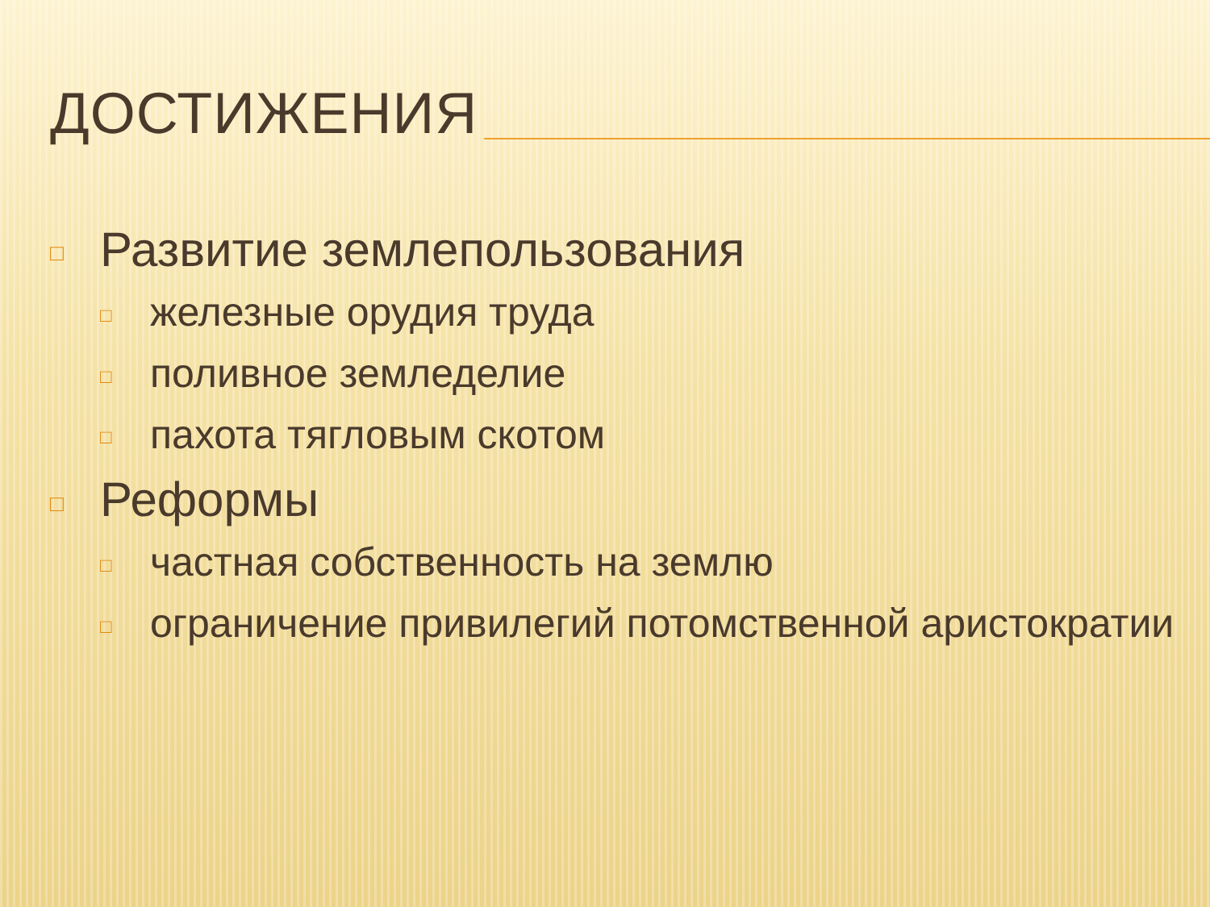ДОСТИЖЕНИЯ
□ Развитие землепользования
□ железные орудия труда
□ поливное земледелие
□ пахота тягловым скотом
□ Реформы
□ частная собственность на землю
□ ограничение привилегий потомственной аристократии